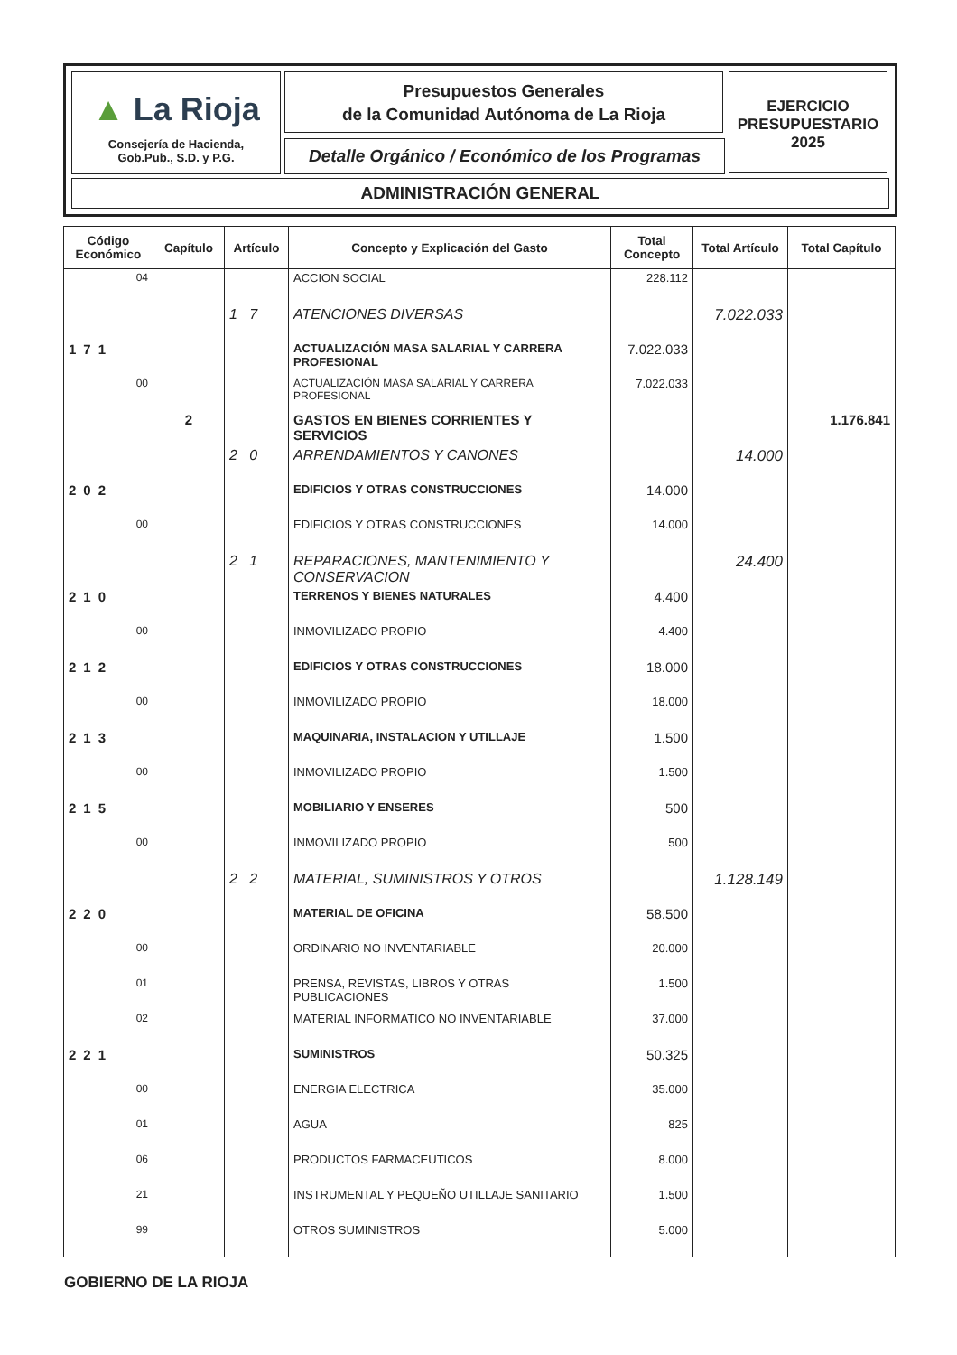▲ La Rioja
Consejería de Hacienda,
Gob.Pub., S.D. y P.G.
Presupuestos Generales
de la Comunidad Autónoma de La Rioja
Detalle Orgánico / Económico de los Programas
EJERCICIO
PRESUPUESTARIO
2025
ADMINISTRACIÓN GENERAL
| Código Económico | Capítulo | Artículo | Concepto y Explicación del Gasto | Total Concepto | Total Artículo | Total Capítulo |
| --- | --- | --- | --- | --- | --- | --- |
| 04 | | | ACCION SOCIAL | 228.112 | | |
| | | 1 7 | ATENCIONES DIVERSAS | | 7.022.033 | |
| 171 | | | ACTUALIZACIÓN MASA SALARIAL Y CARRERA PROFESIONAL | 7.022.033 | | |
| 00 | | | ACTUALIZACIÓN MASA SALARIAL Y CARRERA PROFESIONAL | 7.022.033 | | |
| | 2 | | GASTOS EN BIENES CORRIENTES Y SERVICIOS | | | 1.176.841 |
| | | 2 0 | ARRENDAMIENTOS Y CANONES | | 14.000 | |
| 202 | | | EDIFICIOS Y OTRAS CONSTRUCCIONES | 14.000 | | |
| 00 | | | EDIFICIOS Y OTRAS CONSTRUCCIONES | 14.000 | | |
| | | 2 1 | REPARACIONES, MANTENIMIENTO Y CONSERVACION | | 24.400 | |
| 210 | | | TERRENOS Y BIENES NATURALES | 4.400 | | |
| 00 | | | INMOVILIZADO PROPIO | 4.400 | | |
| 212 | | | EDIFICIOS Y OTRAS CONSTRUCCIONES | 18.000 | | |
| 00 | | | INMOVILIZADO PROPIO | 18.000 | | |
| 213 | | | MAQUINARIA, INSTALACION Y UTILLAJE | 1.500 | | |
| 00 | | | INMOVILIZADO PROPIO | 1.500 | | |
| 215 | | | MOBILIARIO Y ENSERES | 500 | | |
| 00 | | | INMOVILIZADO PROPIO | 500 | | |
| | | 2 2 | MATERIAL, SUMINISTROS Y OTROS | | 1.128.149 | |
| 220 | | | MATERIAL DE OFICINA | 58.500 | | |
| 00 | | | ORDINARIO NO INVENTARIABLE | 20.000 | | |
| 01 | | | PRENSA, REVISTAS, LIBROS Y OTRAS PUBLICACIONES | 1.500 | | |
| 02 | | | MATERIAL INFORMATICO NO INVENTARIABLE | 37.000 | | |
| 221 | | | SUMINISTROS | 50.325 | | |
| 00 | | | ENERGIA ELECTRICA | 35.000 | | |
| 01 | | | AGUA | 825 | | |
| 06 | | | PRODUCTOS FARMACEUTICOS | 8.000 | | |
| 21 | | | INSTRUMENTAL Y PEQUEÑO UTILLAJE SANITARIO | 1.500 | | |
| 99 | | | OTROS SUMINISTROS | 5.000 | | |
GOBIERNO DE LA RIOJA